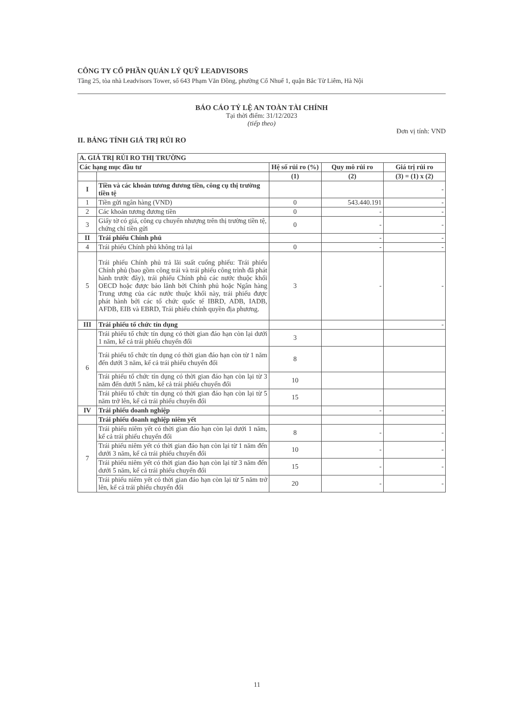CÔNG TY CỔ PHẦN QUẢN LÝ QUỸ LEADVISORS
Tầng 25, tòa nhà Leadvisors Tower, số 643 Phạm Văn Đồng, phường Cổ Nhuế 1, quận Bắc Từ Liêm, Hà Nội
BÁO CÁO TỶ LỆ AN TOÀN TÀI CHÍNH
Tại thời điểm: 31/12/2023
(tiếp theo)
Đơn vị tính: VND
II. BẢNG TÍNH GIÁ TRỊ RỦI RO
| A. GIÁ TRỊ RỦI RO THỊ TRƯỜNG | | | | |
| Các hạng mục đầu tư | | Hệ số rủi ro (%) | Quy mô rủi ro | Giá trị rủi ro |
| | | (1) | (2) | (3) = (1) x (2) |
| I | Tiền và các khoản tương đương tiền, công cụ thị trường tiền tệ | | | - |
| 1 | Tiền gửi ngân hàng (VND) | 0 | 543.440.191 | - |
| 2 | Các khoản tương đương tiền | 0 | - | - |
| 3 | Giấy tờ có giá, công cụ chuyển nhượng trên thị trường tiền tệ, chứng chỉ tiền gửi | 0 | - | - |
| II | Trái phiếu Chính phủ | | - | - |
| 4 | Trái phiếu Chính phủ không trả lại | 0 | - | - |
| 5 | Trái phiếu Chính phủ trả lãi suất cuống phiếu: Trái phiếu Chính phủ (bao gồm công trái và trái phiếu công trình đã phát hành trước đây), trái phiếu Chính phủ các nước thuộc khối OECD hoặc được bảo lãnh bởi Chính phủ hoặc Ngân hàng Trung ương của các nước thuộc khối này, trái phiếu được phát hành bởi các tổ chức quốc tế IBRD, ADB, IADB, AFDB, EIB và EBRD, Trái phiếu chính quyền địa phương. | 3 | - | - |
| III | Trái phiếu tổ chức tín dụng | | | - |
| 6 | Trái phiếu tổ chức tín dụng có thời gian đáo hạn còn lại dưới 1 năm, kể cả trái phiếu chuyển đổi | 3 | | |
| | Trái phiếu tổ chức tín dụng có thời gian đáo hạn còn từ 1 năm đến dưới 3 năm, kể cả trái phiếu chuyển đổi | 8 | | |
| | Trái phiếu tổ chức tín dụng có thời gian đáo hạn còn lại từ 3 năm đến dưới 5 năm, kể cả trái phiếu chuyển đổi | 10 | | |
| | Trái phiếu tổ chức tín dụng có thời gian đáo hạn còn lại từ 5 năm trở lên, kể cả trái phiếu chuyển đổi | 15 | | |
| IV | Trái phiếu doanh nghiệp | | - | - |
| | Trái phiếu doanh nghiệp niêm yết | | | |
| 7 | Trái phiếu niêm yết có thời gian đáo hạn còn lại dưới 1 năm, kể cả trái phiếu chuyển đổi | 8 | - | - |
| | Trái phiếu niêm yết có thời gian đáo hạn còn lại từ 1 năm đến dưới 3 năm, kể cả trái phiếu chuyển đổi | 10 | - | - |
| | Trái phiếu niêm yết có thời gian đáo hạn còn lại từ 3 năm đến dưới 5 năm, kể cả trái phiếu chuyển đổi | 15 | - | - |
| | Trái phiếu niêm yết có thời gian đáo hạn còn lại từ 5 năm trở lên, kể cả trái phiếu chuyển đổi | 20 | - | - |
11